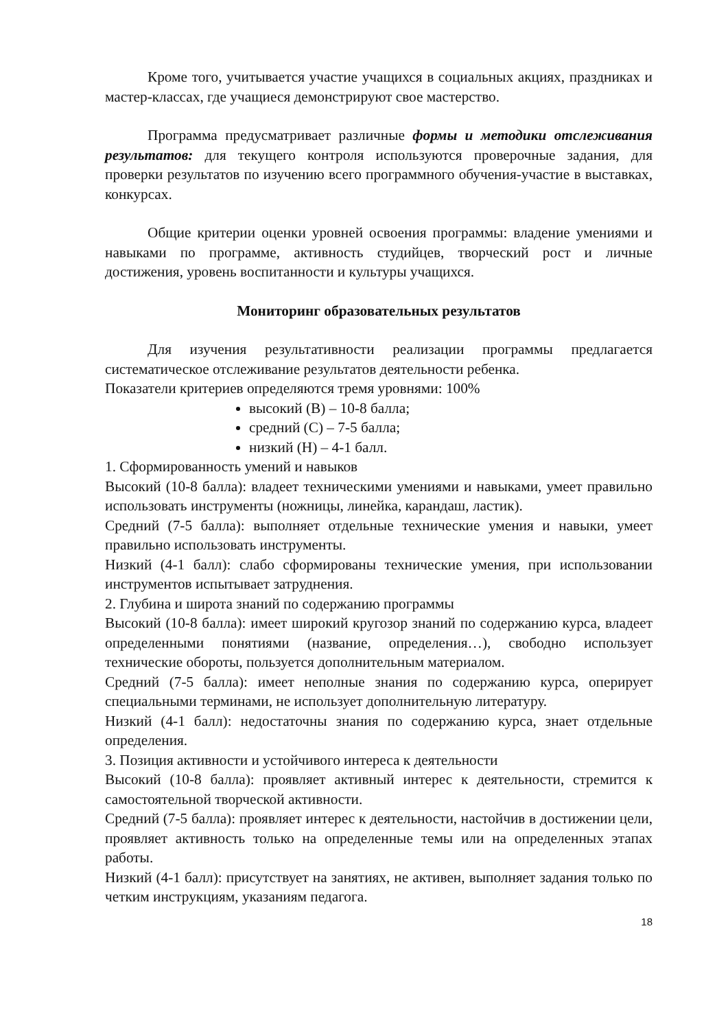Кроме того, учитывается участие учащихся в социальных акциях, праздниках и мастер-классах, где учащиеся демонстрируют свое мастерство.
Программа предусматривает различные формы и методики отслеживания результатов: для текущего контроля используются проверочные задания, для проверки результатов по изучению всего программного обучения-участие в выставках, конкурсах.
Общие критерии оценки уровней освоения программы: владение умениями и навыками по программе, активность студийцев, творческий рост и личные достижения, уровень воспитанности и культуры учащихся.
Мониторинг образовательных результатов
Для изучения результативности реализации программы предлагается систематическое отслеживание результатов деятельности ребенка.
Показатели критериев определяются тремя уровнями: 100%
высокий (В) – 10-8 балла;
средний (С) – 7-5 балла;
низкий (Н) – 4-1 балл.
1. Сформированность умений и навыков
Высокий (10-8 балла): владеет техническими умениями и навыками, умеет правильно использовать инструменты (ножницы, линейка, карандаш, ластик).
Средний (7-5 балла): выполняет отдельные технические умения и навыки, умеет правильно использовать инструменты.
Низкий (4-1 балл): слабо сформированы технические умения, при использовании инструментов испытывает затруднения.
2. Глубина и широта знаний по содержанию программы
Высокий (10-8 балла): имеет широкий кругозор знаний по содержанию курса, владеет определенными понятиями (название, определения…), свободно использует технические обороты, пользуется дополнительным материалом.
Средний (7-5 балла): имеет неполные знания по содержанию курса, оперирует специальными терминами, не использует дополнительную литературу.
Низкий (4-1 балл): недостаточны знания по содержанию курса, знает отдельные определения.
3. Позиция активности и устойчивого интереса к деятельности
Высокий (10-8 балла): проявляет активный интерес к деятельности, стремится к самостоятельной творческой активности.
Средний (7-5 балла): проявляет интерес к деятельности, настойчив в достижении цели, проявляет активность только на определенные темы или на определенных этапах работы.
Низкий (4-1 балл): присутствует на занятиях, не активен, выполняет задания только по четким инструкциям, указаниям педагога.
18